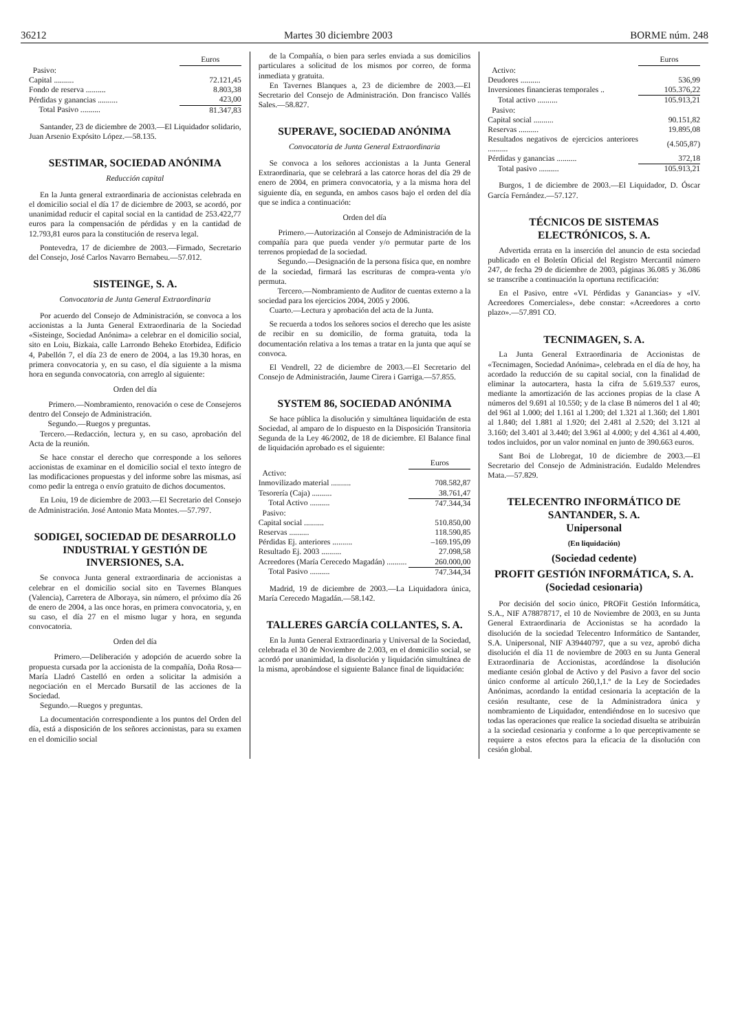36212 Martes 30 diciembre 2003 BORME núm. 248
| | Euros |
| Pasivo: | |
| Capital .......... | 72.121,45 |
| Fondo de reserva .......... | 8.803,38 |
| Pérdidas y ganancias .......... | 423,00 |
| Total Pasivo .......... | 81.347,83 |
Santander, 23 de diciembre de 2003.—El Liquidador solidario, Juan Arsenio Expósito López.—58.135.
SESTIMAR, SOCIEDAD ANÓNIMA
Reducción capital
En la Junta general extraordinaria de accionistas celebrada en el domicilio social el día 17 de diciembre de 2003, se acordó, por unanimidad reducir el capital social en la cantidad de 253.422,77 euros para la compensación de pérdidas y en la cantidad de 12.793,81 euros para la constitución de reserva legal.
Pontevedra, 17 de diciembre de 2003.—Firmado, Secretario del Consejo, José Carlos Navarro Bernabeu.—57.012.
SISTEINGE, S. A.
Convocatoria de Junta General Extraordinaria
Por acuerdo del Consejo de Administración, se convoca a los accionistas a la Junta General Extraordinaria de la Sociedad «Sisteinge, Sociedad Anónima» a celebrar en el domicilio social, sito en Loiu, Bizkaia, calle Larrondo Beheko Etorbidea, Edificio 4, Pabellón 7, el día 23 de enero de 2004, a las 19.30 horas, en primera convocatoria y, en su caso, el día siguiente a la misma hora en segunda convocatoria, con arreglo al siguiente:
Orden del día
Primero.—Nombramiento, renovación o cese de Consejeros dentro del Consejo de Administración.
Segundo.—Ruegos y preguntas.
Tercero.—Redacción, lectura y, en su caso, aprobación del Acta de la reunión.
Se hace constar el derecho que corresponde a los señores accionistas de examinar en el domicilio social el texto íntegro de las modificaciones propuestas y del informe sobre las mismas, así como pedir la entrega o envío gratuito de dichos documentos.
En Loiu, 19 de diciembre de 2003.—El Secretario del Consejo de Administración. José Antonio Mata Montes.—57.797.
SODIGEI, SOCIEDAD DE DESARROLLO INDUSTRIAL Y GESTIÓN DE INVERSIONES, S.A.
Se convoca Junta general extraordinaria de accionistas a celebrar en el domicilio social sito en Tavernes Blanques (Valencia), Carretera de Alboraya, sin número, el próximo día 26 de enero de 2004, a las once horas, en primera convocatoria, y, en su caso, el día 27 en el mismo lugar y hora, en segunda convocatoria.
Orden del día
Primero.—Deliberación y adopción de acuerdo sobre la propuesta cursada por la accionista de la compañía, Doña Rosa—María Lladró Castelló en orden a solicitar la admisión a negociación en el Mercado Bursatil de las acciones de la Sociedad.
Segundo.—Ruegos y preguntas.
La documentación correspondiente a los puntos del Orden del día, está a disposición de los señores accionistas, para su examen en el domicilio social
de la Compañía, o bien para serles enviada a sus domicilios particulares a solicitud de los mismos por correo, de forma inmediata y gratuita.
En Tavernes Blanques a, 23 de diciembre de 2003.—El Secretario del Consejo de Administración. Don francisco Vallés Sales.—58.827.
SUPERAVE, SOCIEDAD ANÓNIMA
Convocatoria de Junta General Extraordinaria
Se convoca a los señores accionistas a la Junta General Extraordinaria, que se celebrará a las catorce horas del día 29 de enero de 2004, en primera convocatoria, y a la misma hora del siguiente día, en segunda, en ambos casos bajo el orden del día que se indica a continuación:
Orden del día
Primero.—Autorización al Consejo de Administración de la compañía para que pueda vender y/o permutar parte de los terrenos propiedad de la sociedad.
Segundo.—Designación de la persona física que, en nombre de la sociedad, firmará las escrituras de compra-venta y/o permuta.
Tercero.—Nombramiento de Auditor de cuentas externo a la sociedad para los ejercicios 2004, 2005 y 2006.
Cuarto.—Lectura y aprobación del acta de la Junta.
Se recuerda a todos los señores socios el derecho que les asiste de recibir en su domicilio, de forma gratuita, toda la documentación relativa a los temas a tratar en la junta que aquí se convoca.
El Vendrell, 22 de diciembre de 2003.—El Secretario del Consejo de Administración, Jaume Cirera i Garriga.—57.855.
SYSTEM 86, SOCIEDAD ANÓNIMA
Se hace pública la disolución y simultánea liquidación de esta Sociedad, al amparo de lo dispuesto en la Disposición Transitoria Segunda de la Ley 46/2002, de 18 de diciembre. El Balance final de liquidación aprobado es el siguiente:
| | Euros |
| Activo: | |
| Inmovilizado material .......... | 708.582,87 |
| Tesorería (Caja) .......... | 38.761,47 |
| Total Activo .......... | 747.344,34 |
| Pasivo: | |
| Capital social .......... | 510.850,00 |
| Reservas .......... | 118.590,85 |
| Pérdidas Ej. anteriores .......... | –169.195,09 |
| Resultado Ej. 2003 .......... | 27.098,58 |
| Acreedores (María Cerecedo Magadán) .......... | 260.000,00 |
| Total Pasivo .......... | 747.344,34 |
Madrid, 19 de diciembre de 2003.—La Liquidadora única, María Cerecedo Magadán.—58.142.
TALLERES GARCÍA COLLANTES, S. A.
En la Junta General Extraordinaria y Universal de la Sociedad, celebrada el 30 de Noviembre de 2.003, en el domicilio social, se acordó por unanimidad, la disolución y liquidación simultánea de la misma, aprobándose el siguiente Balance final de liquidación:
| | Euros |
| Activo: | |
| Deudores .......... | 536,99 |
| Inversiones financieras temporales .. | 105.376,22 |
| Total activo .......... | 105.913,21 |
| Pasivo: | |
| Capital social .......... | 90.151,82 |
| Reservas .......... | 19.895,08 |
| Resultados negativos de ejercicios anteriores .......... | (4.505,87) |
| Pérdidas y ganancias .......... | 372,18 |
| Total pasivo .......... | 105.913,21 |
Burgos, 1 de diciembre de 2003.—El Liquidador, D. Óscar García Fernández.—57.127.
TÉCNICOS DE SISTEMAS ELECTRÓNICOS, S. A.
Advertida errata en la inserción del anuncio de esta sociedad publicado en el Boletín Oficial del Registro Mercantil número 247, de fecha 29 de diciembre de 2003, páginas 36.085 y 36.086 se transcribe a continuación la oportuna rectificación:
En el Pasivo, entre «VI. Pérdidas y Ganancias» y «IV. Acreedores Comerciales», debe constar: «Acreedores a corto plazo».—57.891 CO.
TECNIMAGEN, S. A.
La Junta General Extraordinaria de Accionistas de «Tecnimagen, Sociedad Anónima», celebrada en el día de hoy, ha acordado la reducción de su capital social, con la finalidad de eliminar la autocartera, hasta la cifra de 5.619.537 euros, mediante la amortización de las acciones propias de la clase A números del 9.691 al 10.550; y de la clase B números del 1 al 40; del 961 al 1.000; del 1.161 al 1.200; del 1.321 al 1.360; del 1.801 al 1.840; del 1.881 al 1.920; del 2.481 al 2.520; del 3.121 al 3.160; del 3.401 al 3.440; del 3.961 al 4.000; y del 4.361 al 4.400, todos incluidos, por un valor nominal en junto de 390.663 euros.
Sant Boi de Llobregat, 10 de diciembre de 2003.—El Secretario del Consejo de Administración. Eudaldo Melendres Mata.—57.829.
TELECENTRO INFORMÁTICO DE SANTANDER, S. A.
Unipersonal
(En liquidación)
(Sociedad cedente)
PROFIT GESTIÓN INFORMÁTICA, S. A.
(Sociedad cesionaria)
Por decisión del socio único, PROFit Gestión Informática, S.A., NIF A78878717, el 10 de Noviembre de 2003, en su Junta General Extraordinaria de Accionistas se ha acordado la disolución de la sociedad Telecentro Informático de Santander, S.A. Unipersonal, NIF A39440797, que a su vez, aprobó dicha disolución el día 11 de noviembre de 2003 en su Junta General Extraordinaria de Accionistas, acordándose la disolución mediante cesión global de Activo y del Pasivo a favor del socio único conforme al artículo 260,1,1.º de la Ley de Sociedades Anónimas, acordando la entidad cesionaria la aceptación de la cesión resultante, cese de la Administradora única y nombramiento de Liquidador, entendiéndose en lo sucesivo que todas las operaciones que realice la sociedad disuelta se atribuirán a la sociedad cesionaria y conforme a lo que perceptivamente se requiere a estos efectos para la eficacia de la disolución con cesión global.